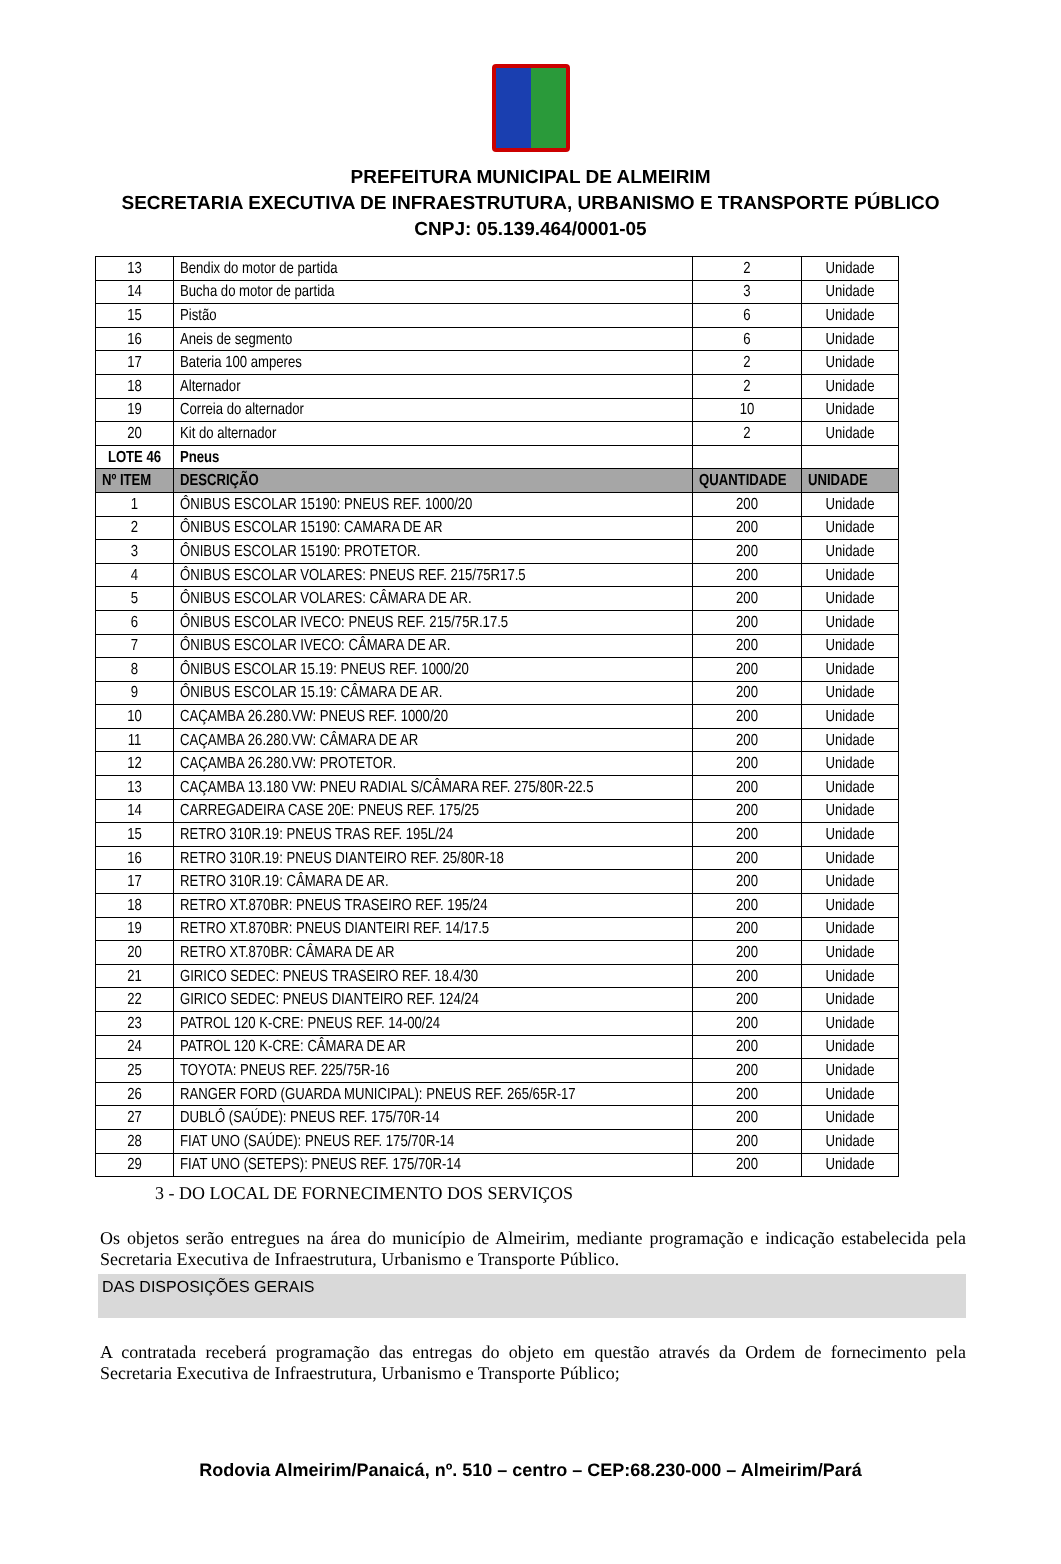PREFEITURA MUNICIPAL DE ALMEIRIM
SECRETARIA EXECUTIVA DE INFRAESTRUTURA, URBANISMO E TRANSPORTE PÚBLICO
CNPJ: 05.139.464/0001-05
| 13 | Bendix do motor de partida | 2 | Unidade |
| 14 | Bucha do motor de partida | 3 | Unidade |
| 15 | Pistão | 6 | Unidade |
| 16 | Aneis de segmento | 6 | Unidade |
| 17 | Bateria 100 amperes | 2 | Unidade |
| 18 | Alternador | 2 | Unidade |
| 19 | Correia do alternador | 10 | Unidade |
| 20 | Kit do alternador | 2 | Unidade |
| LOTE 46 | Pneus | | |
| Nº ITEM | DESCRIÇÃO | QUANTIDADE | UNIDADE |
| 1 | ÔNIBUS ESCOLAR 15190: PNEUS REF. 1000/20 | 200 | Unidade |
| 2 | ÔNIBUS ESCOLAR 15190: CAMARA DE AR | 200 | Unidade |
| 3 | ÔNIBUS ESCOLAR 15190: PROTETOR. | 200 | Unidade |
| 4 | ÔNIBUS ESCOLAR VOLARES: PNEUS REF. 215/75R17.5 | 200 | Unidade |
| 5 | ÔNIBUS ESCOLAR VOLARES: CÂMARA DE AR. | 200 | Unidade |
| 6 | ÔNIBUS ESCOLAR IVECO: PNEUS REF. 215/75R.17.5 | 200 | Unidade |
| 7 | ÔNIBUS ESCOLAR IVECO: CÂMARA DE AR. | 200 | Unidade |
| 8 | ÔNIBUS ESCOLAR 15.19: PNEUS REF. 1000/20 | 200 | Unidade |
| 9 | ÔNIBUS ESCOLAR 15.19: CÂMARA DE AR. | 200 | Unidade |
| 10 | CAÇAMBA 26.280.VW: PNEUS REF. 1000/20 | 200 | Unidade |
| 11 | CAÇAMBA 26.280.VW: CÂMARA DE AR | 200 | Unidade |
| 12 | CAÇAMBA 26.280.VW: PROTETOR. | 200 | Unidade |
| 13 | CAÇAMBA 13.180 VW: PNEU RADIAL S/CÂMARA REF. 275/80R-22.5 | 200 | Unidade |
| 14 | CARREGADEIRA CASE 20E: PNEUS REF. 175/25 | 200 | Unidade |
| 15 | RETRO 310R.19: PNEUS TRAS REF. 195L/24 | 200 | Unidade |
| 16 | RETRO 310R.19: PNEUS DIANTEIRO REF. 25/80R-18 | 200 | Unidade |
| 17 | RETRO 310R.19: CÂMARA DE AR. | 200 | Unidade |
| 18 | RETRO XT.870BR: PNEUS TRASEIRO REF. 195/24 | 200 | Unidade |
| 19 | RETRO XT.870BR: PNEUS DIANTEIRI REF. 14/17.5 | 200 | Unidade |
| 20 | RETRO XT.870BR: CÂMARA DE AR | 200 | Unidade |
| 21 | GIRICO SEDEC: PNEUS TRASEIRO REF. 18.4/30 | 200 | Unidade |
| 22 | GIRICO SEDEC: PNEUS DIANTEIRO REF. 124/24 | 200 | Unidade |
| 23 | PATROL 120 K-CRE: PNEUS REF. 14-00/24 | 200 | Unidade |
| 24 | PATROL 120 K-CRE: CÂMARA DE AR | 200 | Unidade |
| 25 | TOYOTA: PNEUS REF. 225/75R-16 | 200 | Unidade |
| 26 | RANGER FORD (GUARDA MUNICIPAL): PNEUS REF. 265/65R-17 | 200 | Unidade |
| 27 | DUBLÔ (SAÚDE): PNEUS REF. 175/70R-14 | 200 | Unidade |
| 28 | FIAT UNO (SAÚDE): PNEUS REF. 175/70R-14 | 200 | Unidade |
| 29 | FIAT UNO (SETEPS): PNEUS REF. 175/70R-14 | 200 | Unidade |
3 - DO LOCAL DE FORNECIMENTO DOS SERVIÇOS
Os objetos serão entregues na área do município de Almeirim, mediante programação e indicação estabelecida pela Secretaria Executiva de Infraestrutura, Urbanismo e Transporte Público.
DAS DISPOSIÇÕES GERAIS
A contratada receberá programação das entregas do objeto em questão através da Ordem de fornecimento pela Secretaria Executiva de Infraestrutura, Urbanismo e Transporte Público;
Rodovia Almeirim/Panaicá, nº. 510 – centro – CEP:68.230-000 – Almeirim/Pará